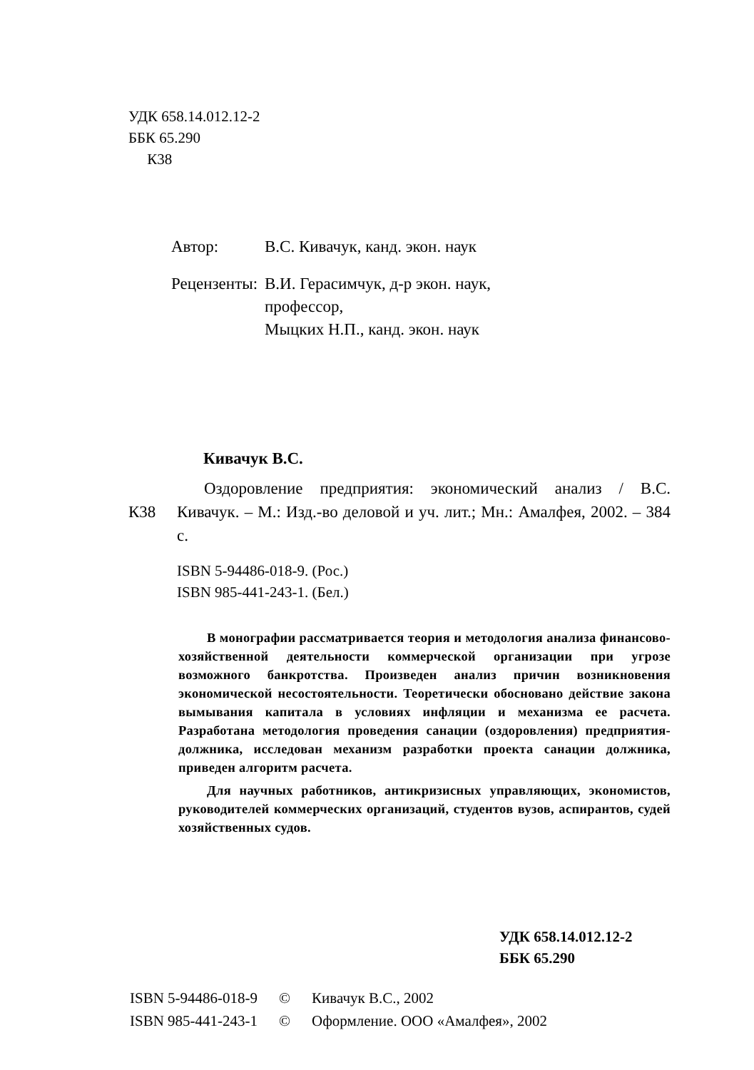УДК 658.14.012.12-2
ББК 65.290
К38
| Автор: | В.С. Кивачук, канд. экон. наук |
| Рецензенты: | В.И. Герасимчук, д-р экон. наук, профессор, Мыцких Н.П., канд. экон. наук |
Кивачук В.С.
К38
Оздоровление предприятия: экономический анализ / В.С. Кивачук. – М.: Изд.-во деловой и уч. лит.; Мн.: Амалфея, 2002. – 384 с.
ISBN 5-94486-018-9. (Рос.)
ISBN 985-441-243-1. (Бел.)
В монографии рассматривается теория и методология анализа финансово-хозяйственной деятельности коммерческой организации при угрозе возможного банкротства. Произведен анализ причин возникновения экономической несостоятельности. Теоретически обосновано действие закона вымывания капитала в условиях инфляции и механизма ее расчета. Разработана методология проведения санации (оздоровления) предприятия-должника, исследован механизм разработки проекта санации должника, приведен алгоритм расчета.
Для научных работников, антикризисных управляющих, экономистов, руководителей коммерческих организаций, студентов вузов, аспирантов, судей хозяйственных судов.
УДК 658.14.012.12-2
ББК 65.290
| ISBN 5-94486-018-9 | © | Кивачук В.С., 2002 |
| ISBN 985-441-243-1 | © | Оформление. ООО «Амалфея», 2002 |